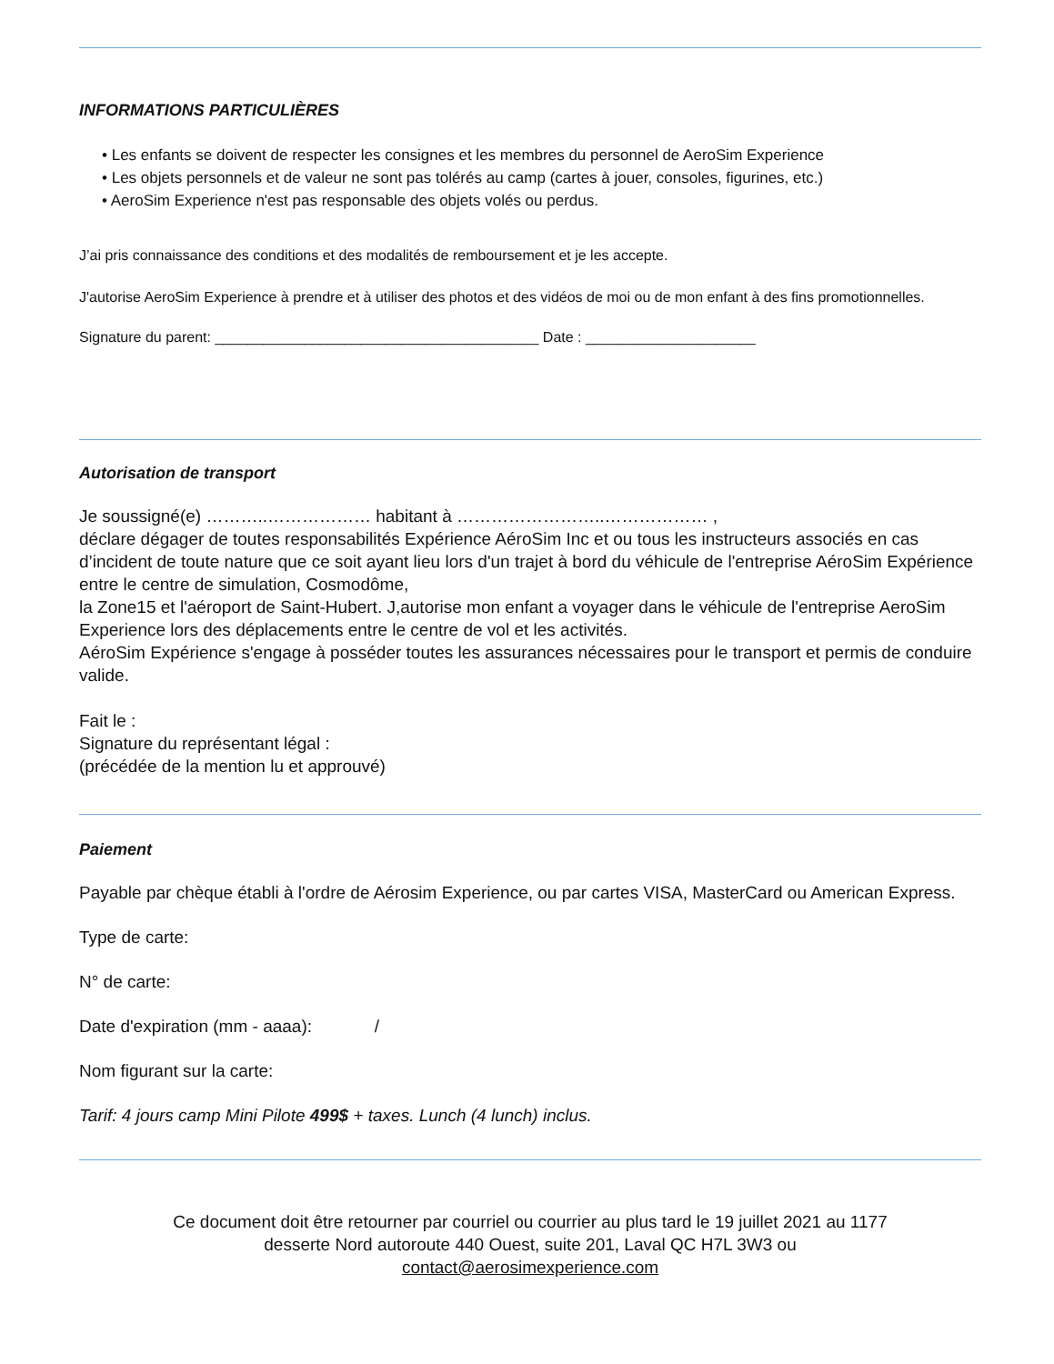INFORMATIONS PARTICULIÈRES
• Les enfants se doivent de respecter les consignes et les membres du personnel de AeroSim Experience
• Les objets personnels et de valeur ne sont pas tolérés au camp (cartes à jouer, consoles, figurines, etc.)
• AeroSim Experience n'est pas responsable des objets volés ou perdus.
J’ai pris connaissance des conditions et des modalités de remboursement et je les accepte.
J'autorise AeroSim Experience à prendre et à utiliser des photos et des vidéos de moi ou de mon enfant à des fins promotionnelles.
Signature du parent: ________________________________________ Date : _____________________
Autorisation de transport
Je soussigné(e) ………..……………… habitant à ……………………..……………… ,
déclare dégager de toutes responsabilités Expérience AéroSim Inc et ou tous les instructeurs associés en cas d’incident de toute nature que ce soit ayant lieu lors d'un trajet à bord du véhicule de l'entreprise AéroSim Expérience entre le centre de simulation, Cosmodôme,
la Zone15 et l'aéroport de Saint-Hubert. J,autorise mon enfant a voyager dans le véhicule de l'entreprise AeroSim Experience lors des déplacements entre le centre de vol et les activités.
AéroSim Expérience s'engage à posséder toutes les assurances nécessaires pour le transport et permis de conduire valide.
Fait le :
Signature du représentant légal :
(précédée de la mention lu et approuvé)
Paiement
Payable par chèque établi à l'ordre de Aérosim Experience, ou par cartes VISA, MasterCard ou American Express.
Type de carte:
N° de carte:
Date d'expiration (mm - aaaa): /
Nom figurant sur la carte:
Tarif: 4 jours camp Mini Pilote 499$ + taxes. Lunch (4 lunch) inclus.
Ce document doit être retourner par courriel ou courrier au plus tard le 19 juillet 2021 au 1177
desserte Nord autoroute 440 Ouest, suite 201, Laval QC H7L 3W3 ou
contact@aerosimexperience.com